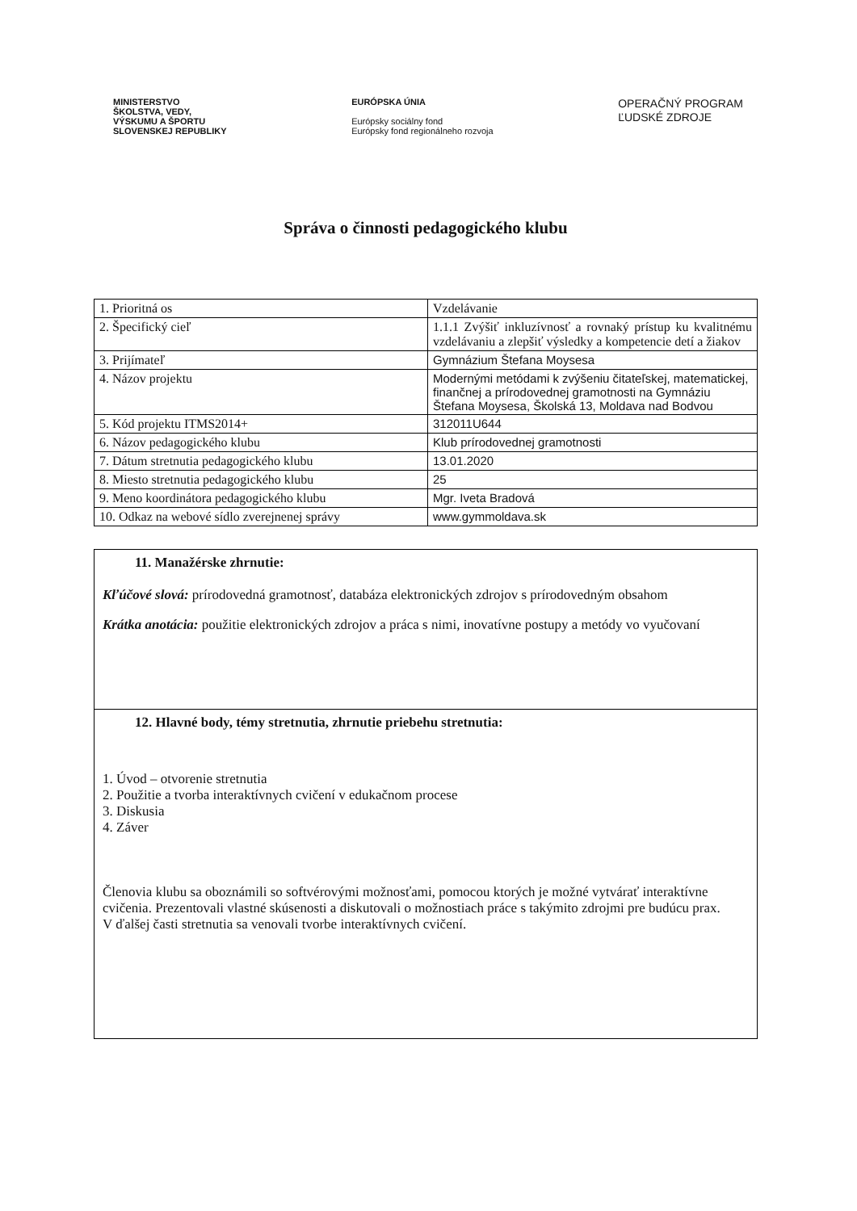MINISTERSTVO
ŠKOLSTVA, VEDY,
VÝSKUMU A ŠPORTU
SLOVENSKEJ REPUBLIKY
EURÓPSKA ÚNIA
Európsky sociálny fond
Európsky fond regionálneho rozvoja
OPERAČNÝ PROGRAM
ĽUDSKÉ ZDROJE
Správa o činnosti pedagogického klubu
| 1. Prioritná os | Vzdelávanie |
| 2. Špecifický cieľ | 1.1.1 Zvýšiť inkluzívnosť a rovnaký prístup ku kvalitnému vzdelávaniu a zlepšiť výsledky a kompetencie detí a žiakov |
| 3. Prijímateľ | Gymnázium Štefana Moysesa |
| 4. Názov projektu | Modernými metódami k zvýšeniu čitateľskej, matematickej, finančnej a prírodovednej gramotnosti na Gymnáziu Štefana Moysesa, Školská 13, Moldava nad Bodvou |
| 5. Kód projektu ITMS2014+ | 312011U644 |
| 6. Názov pedagogického klubu | Klub prírodovednej gramotnosti |
| 7. Dátum stretnutia pedagogického klubu | 13.01.2020 |
| 8. Miesto stretnutia pedagogického klubu | 25 |
| 9. Meno koordinátora pedagogického klubu | Mgr. Iveta Bradová |
| 10. Odkaz na webové sídlo zverejnenej správy | www.gymmoldava.sk |
11. Manažérske zhrnutie:
Kľúčové slová: prírodovedná gramotnosť, databáza elektronických zdrojov s prírodovedným obsahom
Krátka anotácia: použitie elektronických zdrojov a práca s nimi, inovatívne postupy a metódy vo vyučovaní
12. Hlavné body, témy stretnutia, zhrnutie priebehu stretnutia:
1. Úvod – otvorenie stretnutia
2. Použitie a tvorba interaktívnych cvičení v edukačnom procese
3. Diskusia
4. Záver
Členovia klubu sa oboznámili so softvérovými možnosťami, pomocou ktorých je možné vytvárať interaktívne cvičenia. Prezentovali vlastné skúsenosti a diskutovali o možnostiach práce s takýmito zdrojmi pre budúcu prax.
V ďalšej časti stretnutia sa venovali tvorbe interaktívnych cvičení.